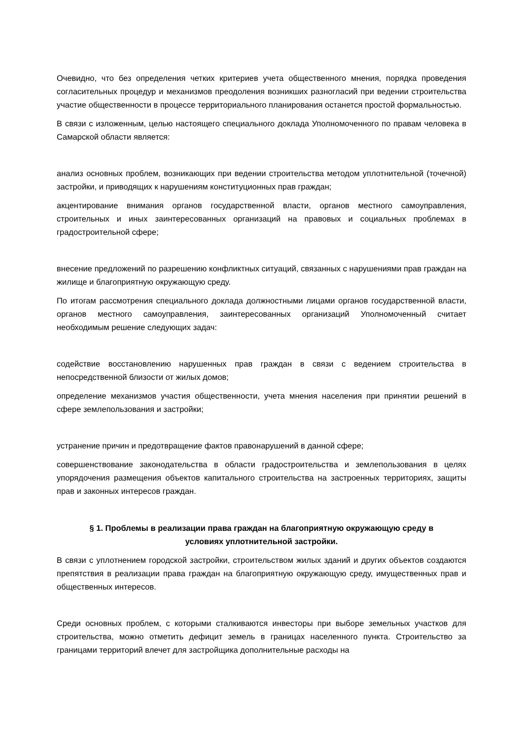Очевидно, что без определения четких критериев учета общественного мнения, порядка проведения согласительных процедур и механизмов преодоления возникших разногласий при ведении строительства участие общественности в процессе территориального планирования останется простой формальностью.
В связи с изложенным, целью настоящего специального доклада Уполномоченного по правам человека в Самарской области является:
анализ основных проблем, возникающих при ведении строительства методом уплотнительной (точечной) застройки, и приводящих к нарушениям конституционных прав граждан;
акцентирование внимания органов государственной власти, органов местного самоуправления, строительных и иных заинтересованных организаций на правовых и социальных проблемах в градостроительной сфере;
внесение предложений по разрешению конфликтных ситуаций, связанных с нарушениями прав граждан на жилище и благоприятную окружающую среду.
По итогам рассмотрения специального доклада должностными лицами органов государственной власти, органов местного самоуправления, заинтересованных организаций Уполномоченный считает необходимым решение следующих задач:
содействие восстановлению нарушенных прав граждан в связи с ведением строительства в непосредственной близости от жилых домов;
определение механизмов участия общественности, учета мнения населения при принятии решений в сфере землепользования и застройки;
устранение причин и предотвращение фактов правонарушений в данной сфере;
совершенствование законодательства в области градостроительства и землепользования в целях упорядочения размещения объектов капитального строительства на застроенных территориях, защиты прав и законных интересов граждан.
§ 1. Проблемы в реализации права граждан на благоприятную окружающую среду в условиях уплотнительной застройки.
В связи с уплотнением городской застройки, строительством жилых зданий и других объектов создаются препятствия в реализации права граждан на благоприятную окружающую среду, имущественных прав и общественных интересов.
Среди основных проблем, с которыми сталкиваются инвесторы при выборе земельных участков для строительства, можно отметить дефицит земель в границах населенного пункта. Строительство за границами территорий влечет для застройщика дополнительные расходы на